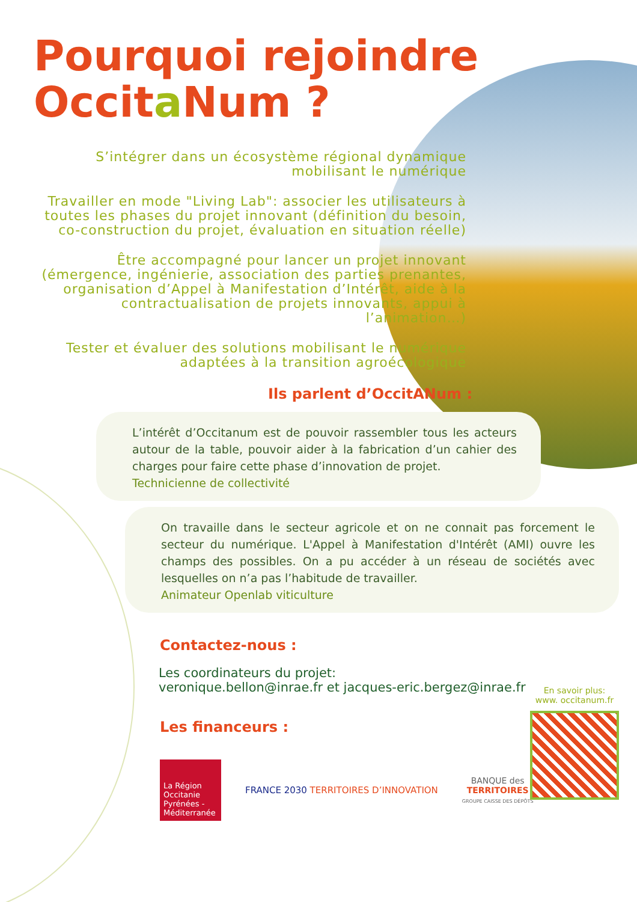Pourquoi rejoindre
Occita Num ?
S’intégrer dans un écosystème régional dynamique mobilisant le numérique
Travailler en mode "Living Lab": associer les utilisateurs à toutes les phases du projet innovant (définition du besoin, co-construction du projet, évaluation en situation réelle)
Être accompagné pour lancer un projet innovant (émergence, ingénierie, association des parties prenantes, organisation d’Appel à Manifestation d’Intérêt, aide à la contractualisation de projets innovants, appui à l’animation…)
Tester et évaluer des solutions mobilisant le numérique adaptées à la transition agroécologique
Ils parlent d’OccitANum :
L’intérêt d’Occitanum est de pouvoir rassembler tous les acteurs autour de la table, pouvoir aider à la fabrication d’un cahier des charges pour faire cette phase d’innovation de projet.
Technicienne de collectivité
On travaille dans le secteur agricole et on ne connait pas forcement le secteur du numérique. L'Appel à Manifestation d'Intérêt (AMI) ouvre les champs des possibles. On a pu accéder à un réseau de sociétés avec lesquelles on n’a pas l’habitude de travailler.
Animateur Openlab viticulture
Contactez-nous :
Les coordinateurs du projet:
veronique.bellon@inrae.fr et jacques-eric.bergez@inrae.fr
Les financeurs :
La Région Occitanie Pyrénées - Méditerranée
FRANCE 2030 TERRITOIRES D’INNOVATION
BANQUE des
TERRITOIRES
GROUPE CAISSE DES DÉPÔTS
En savoir plus:
www. occitanum.fr